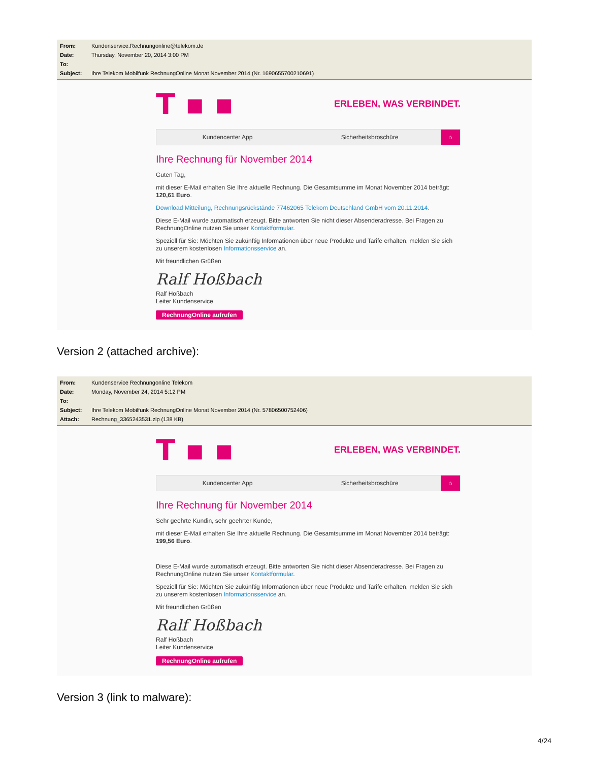From: Kundenservice.Rechnungonline@telekom.de
Date: Thursday, November 20, 2014 3:00 PM
To:
Subject: Ihre Telekom Mobilfunk RechnungOnline Monat November 2014 (Nr. 1690655700210691)
T ▪ ▪ ERLEBEN, WAS VERBINDET.
Kundencenter App Sicherheitsbroschüre
⌂
Ihre Rechnung für November 2014
Guten Tag,
mit dieser E-Mail erhalten Sie Ihre aktuelle Rechnung. Die Gesamtsumme im Monat November 2014 beträgt: 120,61 Euro.
Download Mitteilung, Rechnungsrückstände 77462065 Telekom Deutschland GmbH vom 20.11.2014.
Diese E-Mail wurde automatisch erzeugt. Bitte antworten Sie nicht dieser Absenderadresse. Bei Fragen zu RechnungOnline nutzen Sie unser Kontaktformular.
Speziell für Sie: Möchten Sie zukünftig Informationen über neue Produkte und Tarife erhalten, melden Sie sich zu unserem kostenlosen Informationsservice an.
Mit freundlichen Grüßen
Ralf Hoßbach
Ralf Hoßbach
Leiter Kundenservice
RechnungOnline aufrufen
Version 2 (attached archive):
From: Kundenservice Rechnungonline Telekom
Date: Monday, November 24, 2014 5:12 PM
To:
Subject: Ihre Telekom Mobilfunk RechnungOnline Monat November 2014 (Nr. 57806500752406)
Attach: Rechnung_3365243531.zip (138 KB)
T ▪ ▪ ERLEBEN, WAS VERBINDET.
Kundencenter App Sicherheitsbroschüre
⌂
Ihre Rechnung für November 2014
Sehr geehrte Kundin, sehr geehrter Kunde,
mit dieser E-Mail erhalten Sie Ihre aktuelle Rechnung. Die Gesamtsumme im Monat November 2014 beträgt: 199,56 Euro.
Diese E-Mail wurde automatisch erzeugt. Bitte antworten Sie nicht dieser Absenderadresse. Bei Fragen zu RechnungOnline nutzen Sie unser Kontaktformular.
Speziell für Sie: Möchten Sie zukünftig Informationen über neue Produkte und Tarife erhalten, melden Sie sich zu unserem kostenlosen Informationsservice an.
Mit freundlichen Grüßen
Ralf Hoßbach
Ralf Hoßbach
Leiter Kundenservice
RechnungOnline aufrufen
Version 3 (link to malware):
4/24